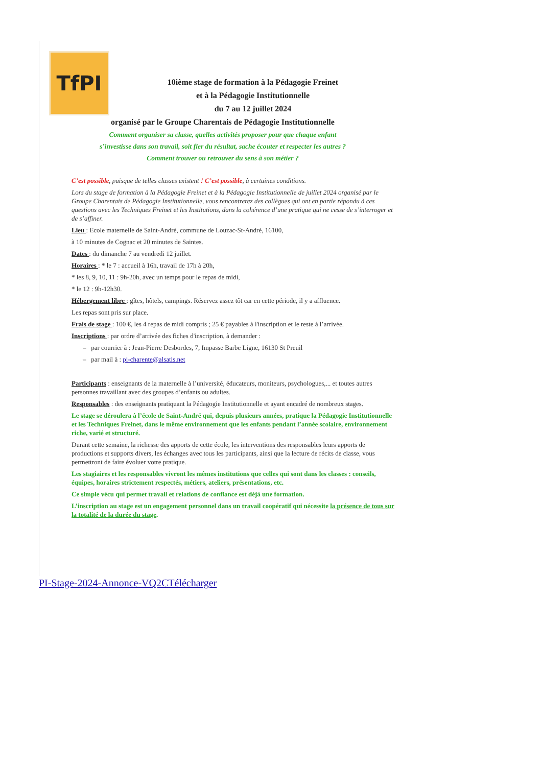TfPI
10ième stage de formation à la Pédagogie Freinet
et à la Pédagogie Institutionnelle
du 7 au 12 juillet 2024
organisé par le Groupe Charentais de Pédagogie Institutionnelle
Comment organiser sa classe, quelles activités proposer pour que chaque enfant
s’investisse dans son travail, soit fier du résultat, sache écouter et respecter les autres ?
Comment trouver ou retrouver du sens à son métier ?
C’est possible, puisque de telles classes existent ! C’est possible, à certaines conditions.
Lors du stage de formation à la Pédagogie Freinet et à la Pédagogie Institutionnelle de juillet 2024 organisé par le Groupe Charentais de Pédagogie Institutionnelle, vous rencontrerez des collègues qui ont en partie répondu à ces questions avec les Techniques Freinet et les Institutions, dans la cohérence d’une pratique qui ne cesse de s’interroger et de s’affiner.
Lieu : Ecole maternelle de Saint-André, commune de Louzac-St-André, 16100,
à 10 minutes de Cognac et 20 minutes de Saintes.
Dates : du dimanche 7 au vendredi 12 juillet.
Horaires : * le 7 : accueil à 16h, travail de 17h à 20h,
* les 8, 9, 10, 11 : 9h-20h, avec un temps pour le repas de midi,
* le 12 : 9h-12h30.
Hébergement libre : gîtes, hôtels, campings. Réservez assez tôt car en cette période, il y a affluence.
Les repas sont pris sur place.
Frais de stage : 100 €, les 4 repas de midi compris ; 25 € payables à l'inscription et le reste à l’arrivée.
Inscriptions : par ordre d’arrivée des fiches d'inscription, à demander :
– par courrier à : Jean-Pierre Desbordes, 7, Impasse Barbe Ligne, 16130 St Preuil
– par mail à : pi-charente@alsatis.net
Participants : enseignants de la maternelle à l’université, éducateurs, moniteurs, psychologues,... et toutes autres personnes travaillant avec des groupes d’enfants ou adultes.
Responsables : des enseignants pratiquant la Pédagogie Institutionnelle et ayant encadré de nombreux stages.
Le stage se déroulera à l’école de Saint-André qui, depuis plusieurs années, pratique la Pédagogie Institutionnelle et les Techniques Freinet, dans le même environnement que les enfants pendant l’année scolaire, environnement riche, varié et structuré.
Durant cette semaine, la richesse des apports de cette école, les interventions des responsables leurs apports de productions et supports divers, les échanges avec tous les participants, ainsi que la lecture de récits de classe, vous permettront de faire évoluer votre pratique.
Les stagiaires et les responsables vivront les mêmes institutions que celles qui sont dans les classes : conseils, équipes, horaires strictement respectés, métiers, ateliers, présentations, etc.
Ce simple vécu qui permet travail et relations de confiance est déjà une formation.
L’inscription au stage est un engagement personnel dans un travail coopératif qui nécessite la présence de tous sur la totalité de la durée du stage.
PI-Stage-2024-Annonce-VQ2CTélécharger